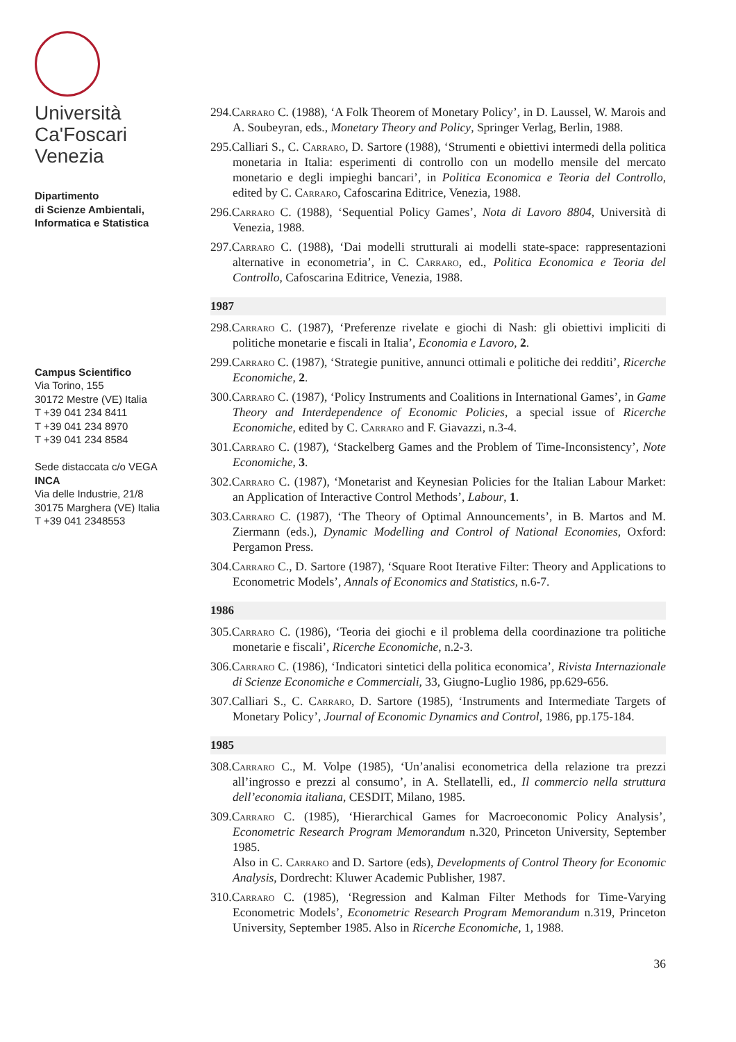Università
Ca'Foscari
Venezia
Dipartimento
di Scienze Ambientali,
Informatica e Statistica
Campus Scientifico
Via Torino, 155
30172 Mestre (VE) Italia
T +39 041 234 8411
T +39 041 234 8970
T +39 041 234 8584
Sede distaccata c/o VEGA
INCA
Via delle Industrie, 21/8
30175 Marghera (VE) Italia
T +39 041 2348553
294.Carraro C. (1988), ‘A Folk Theorem of Monetary Policy’, in D. Laussel, W. Marois and A. Soubeyran, eds., Monetary Theory and Policy, Springer Verlag, Berlin, 1988.
295.Calliari S., C. Carraro, D. Sartore (1988), ‘Strumenti e obiettivi intermedi della politica monetaria in Italia: esperimenti di controllo con un modello mensile del mercato monetario e degli impieghi bancari’, in Politica Economica e Teoria del Controllo, edited by C. Carraro, Cafoscarina Editrice, Venezia, 1988.
296.Carraro C. (1988), ‘Sequential Policy Games’, Nota di Lavoro 8804, Università di Venezia, 1988.
297.Carraro C. (1988), ‘Dai modelli strutturali ai modelli state-space: rappresentazioni alternative in econometria’, in C. Carraro, ed., Politica Economica e Teoria del Controllo, Cafoscarina Editrice, Venezia, 1988.
1987
298.Carraro C. (1987), ‘Preferenze rivelate e giochi di Nash: gli obiettivi impliciti di politiche monetarie e fiscali in Italia’, Economia e Lavoro, 2.
299.Carraro C. (1987), ‘Strategie punitive, annunci ottimali e politiche dei redditi’, Ricerche Economiche, 2.
300.Carraro C. (1987), ‘Policy Instruments and Coalitions in International Games’, in Game Theory and Interdependence of Economic Policies, a special issue of Ricerche Economiche, edited by C. Carraro and F. Giavazzi, n.3-4.
301.Carraro C. (1987), ‘Stackelberg Games and the Problem of Time-Inconsistency’, Note Economiche, 3.
302.Carraro C. (1987), ‘Monetarist and Keynesian Policies for the Italian Labour Market: an Application of Interactive Control Methods’, Labour, 1.
303.Carraro C. (1987), ‘The Theory of Optimal Announcements’, in B. Martos and M. Ziermann (eds.), Dynamic Modelling and Control of National Economies, Oxford: Pergamon Press.
304.Carraro C., D. Sartore (1987), ‘Square Root Iterative Filter: Theory and Applications to Econometric Models’, Annals of Economics and Statistics, n.6-7.
1986
305.Carraro C. (1986), ‘Teoria dei giochi e il problema della coordinazione tra politiche monetarie e fiscali’, Ricerche Economiche, n.2-3.
306.Carraro C. (1986), ‘Indicatori sintetici della politica economica’, Rivista Internazionale di Scienze Economiche e Commerciali, 33, Giugno-Luglio 1986, pp.629-656.
307.Calliari S., C. Carraro, D. Sartore (1985), ‘Instruments and Intermediate Targets of Monetary Policy’, Journal of Economic Dynamics and Control, 1986, pp.175-184.
1985
308.Carraro C., M. Volpe (1985), ‘Un’analisi econometrica della relazione tra prezzi all’ingrosso e prezzi al consumo’, in A. Stellatelli, ed., Il commercio nella struttura dell’economia italiana, CESDIT, Milano, 1985.
309.Carraro C. (1985), ‘Hierarchical Games for Macroeconomic Policy Analysis’, Econometric Research Program Memorandum n.320, Princeton University, September 1985.
Also in C. Carraro and D. Sartore (eds), Developments of Control Theory for Economic Analysis, Dordrecht: Kluwer Academic Publisher, 1987.
310.Carraro C. (1985), ‘Regression and Kalman Filter Methods for Time-Varying Econometric Models’, Econometric Research Program Memorandum n.319, Princeton University, September 1985. Also in Ricerche Economiche, 1, 1988.
36